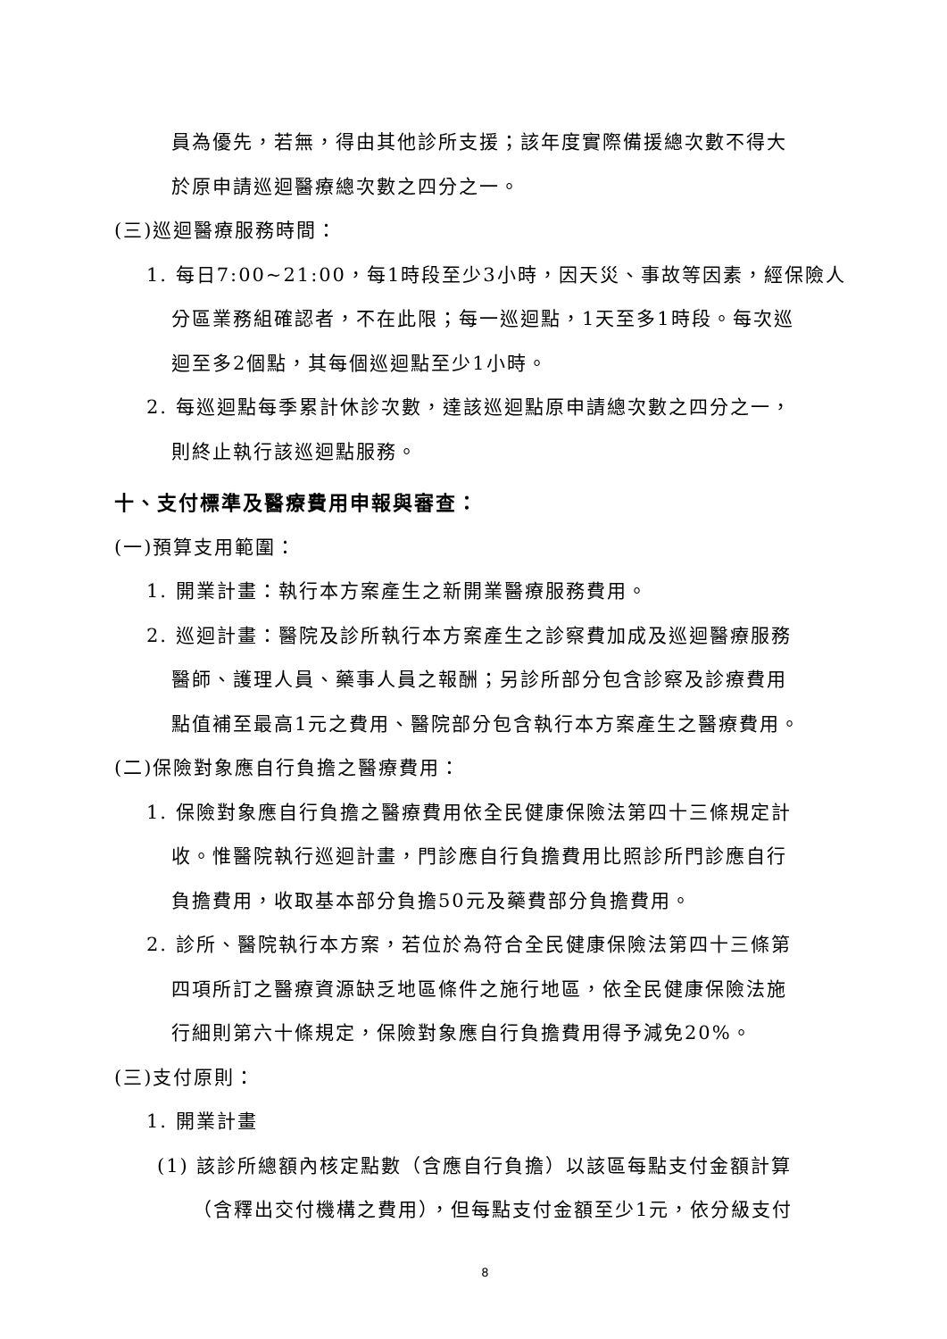員為優先，若無，得由其他診所支援；該年度實際備援總次數不得大
於原申請巡迴醫療總次數之四分之一。
(三)巡迴醫療服務時間：
1. 每日7:00~21:00，每1時段至少3小時，因天災、事故等因素，經保險人
分區業務組確認者，不在此限；每一巡迴點，1天至多1時段。每次巡
迴至多2個點，其每個巡迴點至少1小時。
2. 每巡迴點每季累計休診次數，達該巡迴點原申請總次數之四分之一，
則終止執行該巡迴點服務。
十、支付標準及醫療費用申報與審查：
(一)預算支用範圍：
1. 開業計畫：執行本方案產生之新開業醫療服務費用。
2. 巡迴計畫：醫院及診所執行本方案產生之診察費加成及巡迴醫療服務
醫師、護理人員、藥事人員之報酬；另診所部分包含診察及診療費用
點值補至最高1元之費用、醫院部分包含執行本方案產生之醫療費用。
(二)保險對象應自行負擔之醫療費用：
1. 保險對象應自行負擔之醫療費用依全民健康保險法第四十三條規定計
收。惟醫院執行巡迴計畫，門診應自行負擔費用比照診所門診應自行
負擔費用，收取基本部分負擔50元及藥費部分負擔費用。
2. 診所、醫院執行本方案，若位於為符合全民健康保險法第四十三條第
四項所訂之醫療資源缺乏地區條件之施行地區，依全民健康保險法施
行細則第六十條規定，保險對象應自行負擔費用得予減免20%。
(三)支付原則：
1. 開業計畫
(1) 該診所總額內核定點數（含應自行負擔）以該區每點支付金額計算
（含釋出交付機構之費用），但每點支付金額至少1元，依分級支付
8